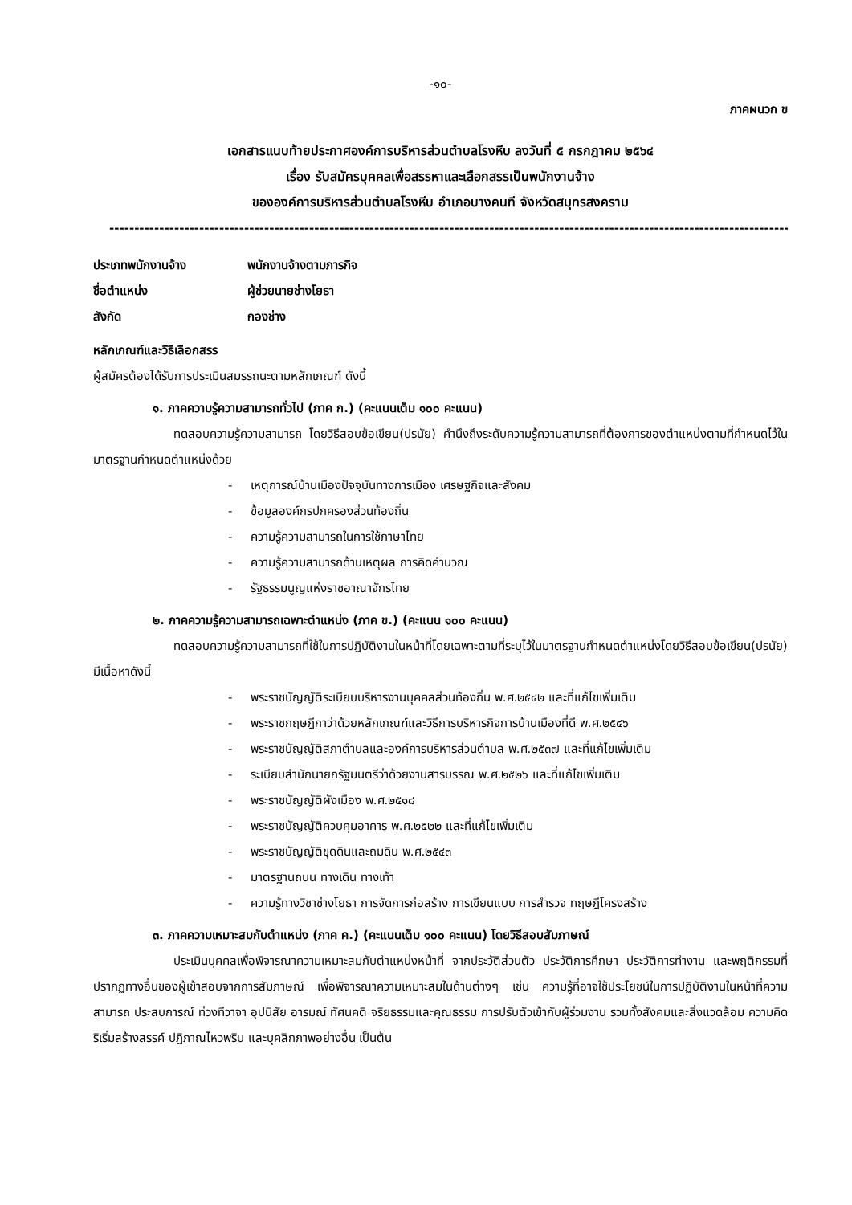-๑๐-
ภาคผนวก ข
เอกสารแนบท้ายประกาศองค์การบริหารส่วนตำบลโรงหีบ ลงวันที่ ๕ กรกฎาคม ๒๕๖๔
เรื่อง รับสมัครบุคคลเพื่อสรรหาและเลือกสรรเป็นพนักงานจ้าง
ขององค์การบริหารส่วนตำบลโรงหีบ อำเภอบางคนที จังหวัดสมุทรสงคราม
----------------------------------------------------------------------------------------------------------------------------------------
ประเภทพนักงานจ้าง พนักงานจ้างตามภารกิจ
ชื่อตำแหน่ง ผู้ช่วยนายช่างโยธา
สังกัด กองช่าง
หลักเกณฑ์และวิธีเลือกสรร
ผู้สมัครต้องได้รับการประเมินสมรรถนะตามหลักเกณฑ์ ดังนี้
๑. ภาคความรู้ความสามารถทั่วไป (ภาค ก.) (คะแนนเต็ม ๑๐๐ คะแนน)
ทดสอบความรู้ความสามารถ โดยวิธีสอบข้อเขียน(ปรนัย) คำนึงถึงระดับความรู้ความสามารถที่ต้องการของตำแหน่งตามที่กำหนดไว้ในมาตรฐานกำหนดตำแหน่งด้วย
- เหตุการณ์บ้านเมืองปัจจุบันทางการเมือง เศรษฐกิจและสังคม
- ข้อมูลองค์กรปกครองส่วนท้องถิ่น
- ความรู้ความสามารถในการใช้ภาษาไทย
- ความรู้ความสามารถด้านเหตุผล การคิดคำนวณ
- รัฐธรรมนูญแห่งราชอาณาจักรไทย
๒. ภาคความรู้ความสามารถเฉพาะตำแหน่ง (ภาค ข.) (คะแนน ๑๐๐ คะแนน)
ทดสอบความรู้ความสามารถที่ใช้ในการปฏิบัติงานในหน้าที่โดยเฉพาะตามที่ระบุไว้ในมาตรฐานกำหนดตำแหน่งโดยวิธีสอบข้อเขียน(ปรนัย) มีเนื้อหาดังนี้
- พระราชบัญญัติระเบียบบริหารงานบุคคลส่วนท้องถิ่น พ.ศ.๒๕๔๒ และที่แก้ไขเพิ่มเติม
- พระราชกฤษฎีกาว่าด้วยหลักเกณฑ์และวิธีการบริหารกิจการบ้านเมืองที่ดี พ.ศ.๒๕๔๖
- พระราชบัญญัติสภาตำบลและองค์การบริหารส่วนตำบล พ.ศ.๒๕๓๗ และที่แก้ไขเพิ่มเติม
- ระเบียบสำนักนายกรัฐมนตรีว่าด้วยงานสารบรรณ พ.ศ.๒๕๒๖ และที่แก้ไขเพิ่มเติม
- พระราชบัญญัติผังเมือง พ.ศ.๒๕๑๘
- พระราชบัญญัติควบคุมอาคาร พ.ศ.๒๕๒๒ และที่แก้ไขเพิ่มเติม
- พระราชบัญญัติขุดดินและถมดิน พ.ศ.๒๕๔๓
- มาตรฐานถนน ทางเดิน ทางเท้า
- ความรู้ทางวิชาช่างโยธา การจัดการก่อสร้าง การเขียนแบบ การสำรวจ ทฤษฎีโครงสร้าง
๓. ภาคความเหมาะสมกับตำแหน่ง (ภาค ค.) (คะแนนเต็ม ๑๐๐ คะแนน) โดยวิธีสอบสัมภาษณ์
ประเมินบุคคลเพื่อพิจารณาความเหมาะสมกับตำแหน่งหน้าที่ จากประวัติส่วนตัว ประวัติการศึกษา ประวัติการทำงาน และพฤติกรรมที่ปรากฏทางอื่นของผู้เข้าสอบจากการสัมภาษณ์ เพื่อพิจารณาความเหมาะสมในด้านต่างๆ เช่น ความรู้ที่อาจใช้ประโยชน์ในการปฏิบัติงานในหน้าที่ความสามารถ ประสบการณ์ ท่วงทีวาจา อุปนิสัย อารมณ์ ทัศนคติ จริยธรรมและคุณธรรม การปรับตัวเข้ากับผู้ร่วมงาน รวมทั้งสังคมและสิ่งแวดล้อม ความคิดริเริ่มสร้างสรรค์ ปฏิภาณไหวพริบ และบุคลิกภาพอย่างอื่น เป็นต้น